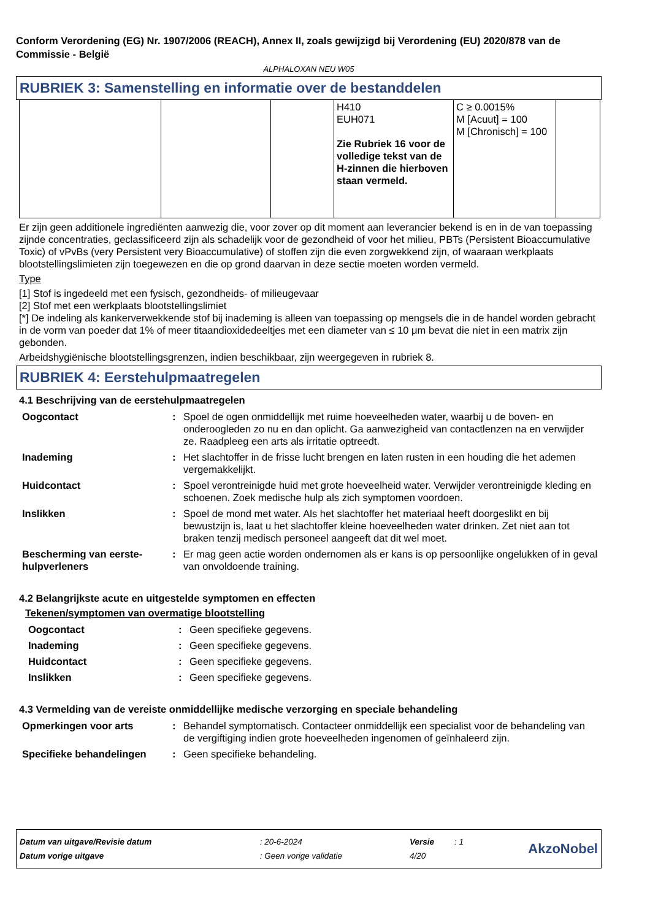Conform Verordening (EG) Nr. 1907/2006 (REACH), Annex II, zoals gewijzigd bij Verordening (EU) 2020/878 van de Commissie - België
ALPHALOXAN NEU W05
RUBRIEK 3: Samenstelling en informatie over de bestanddelen
| | | | H410 EUH071 Zie Rubriek 16 voor de volledige tekst van de H-zinnen die hierboven staan vermeld. | C ≥ 0.0015% M [Acuut] = 100 M [Chronisch] = 100 | |
Er zijn geen additionele ingrediënten aanwezig die, voor zover op dit moment aan leverancier bekend is en in de van toepassing zijnde concentraties, geclassificeerd zijn als schadelijk voor de gezondheid of voor het milieu, PBTs (Persistent Bioaccumulative Toxic) of vPvBs (very Persistent very Bioaccumulative) of stoffen zijn die even zorgwekkend zijn, of waaraan werkplaats blootstellingslimieten zijn toegewezen en die op grond daarvan in deze sectie moeten worden vermeld.
Type
[1] Stof is ingedeeld met een fysisch, gezondheids- of milieugevaar
[2] Stof met een werkplaats blootstellingslimiet
[*] De indeling als kankerverwekkende stof bij inademing is alleen van toepassing op mengsels die in de handel worden gebracht in de vorm van poeder dat 1% of meer titaandioxidedeeltjes met een diameter van ≤ 10 μm bevat die niet in een matrix zijn gebonden.
Arbeidshygiënische blootstellingsgrenzen, indien beschikbaar, zijn weergegeven in rubriek 8.
RUBRIEK 4: Eerstehulpmaatregelen
4.1 Beschrijving van de eerstehulpmaatregelen
| Oogcontact | : | Spoel de ogen onmiddellijk met ruime hoeveelheden water, waarbij u de boven- en onderoogleden zo nu en dan oplicht. Ga aanwezigheid van contactlenzen na en verwijder ze. Raadpleeg een arts als irritatie optreedt. |
| Inademing | : | Het slachtoffer in de frisse lucht brengen en laten rusten in een houding die het ademen vergemakkelijkt. |
| Huidcontact | : | Spoel verontreinigde huid met grote hoeveelheid water. Verwijder verontreinigde kleding en schoenen. Zoek medische hulp als zich symptomen voordoen. |
| Inslikken | : | Spoel de mond met water. Als het slachtoffer het materiaal heeft doorgeslikt en bij bewustzijn is, laat u het slachtoffer kleine hoeveelheden water drinken. Zet niet aan tot braken tenzij medisch personeel aangeeft dat dit wel moet. |
| Bescherming van eerste-hulpverleners | : | Er mag geen actie worden ondernomen als er kans is op persoonlijke ongelukken of in geval van onvoldoende training. |
4.2 Belangrijkste acute en uitgestelde symptomen en effecten
Tekenen/symptomen van overmatige blootstelling
| Oogcontact | : | Geen specifieke gegevens. |
| Inademing | : | Geen specifieke gegevens. |
| Huidcontact | : | Geen specifieke gegevens. |
| Inslikken | : | Geen specifieke gegevens. |
4.3 Vermelding van de vereiste onmiddellijke medische verzorging en speciale behandeling
| Opmerkingen voor arts | : | Behandel symptomatisch. Contacteer onmiddellijk een specialist voor de behandeling van de vergiftiging indien grote hoeveelheden ingenomen of geïnhaleerd zijn. |
| Specifieke behandelingen | : | Geen specifieke behandeling. |
| Datum van uitgave/Revisie datum | : 20-6-2024 | Versie | : 1 | AkzoNobel |
| Datum vorige uitgave | : Geen vorige validatie | 4/20 | | |